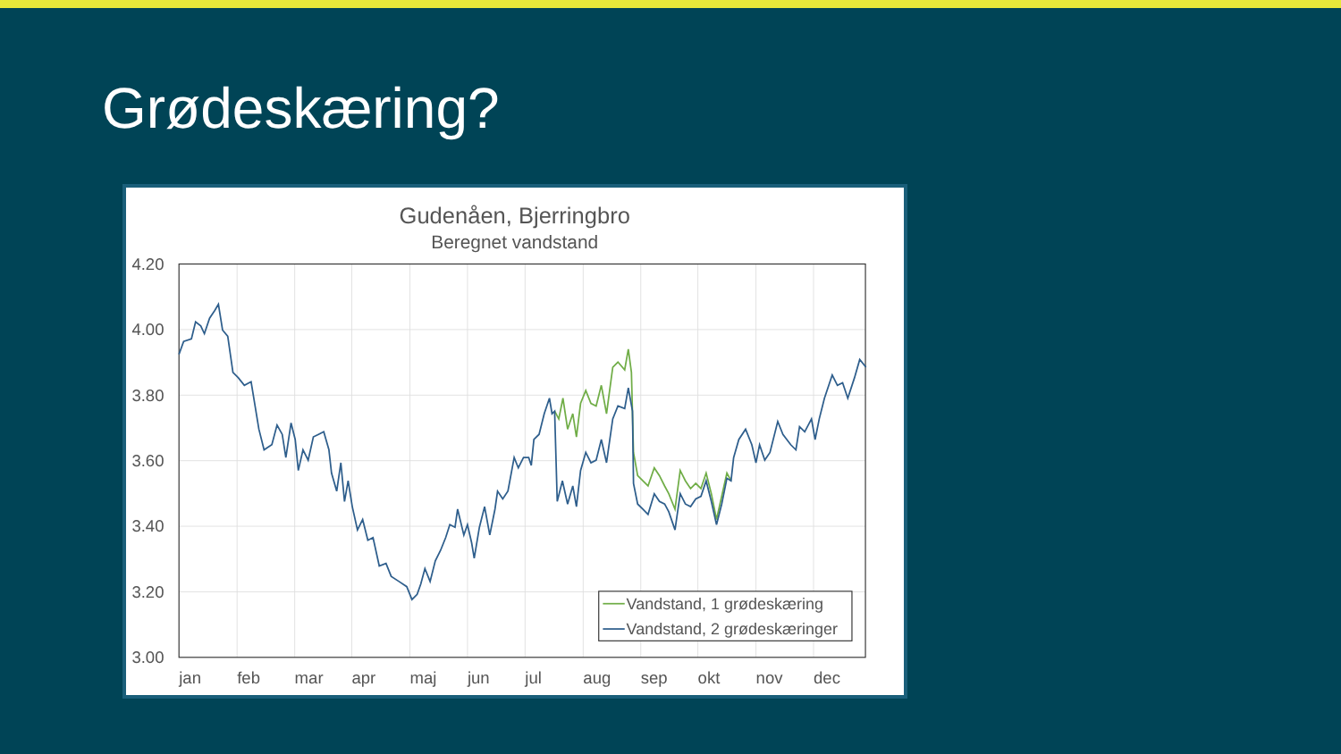Grødeskæring?
Gudenåen, Bjerringbro
Beregnet vandstand
4.20
4.00
3.80
3.60
3.40
3.20
3.00
jan
feb
mar
apr
maj
jun
jul
aug
sep
okt
nov
dec
Vandstand, 1 grødeskæring
Vandstand, 2 grødeskæringer